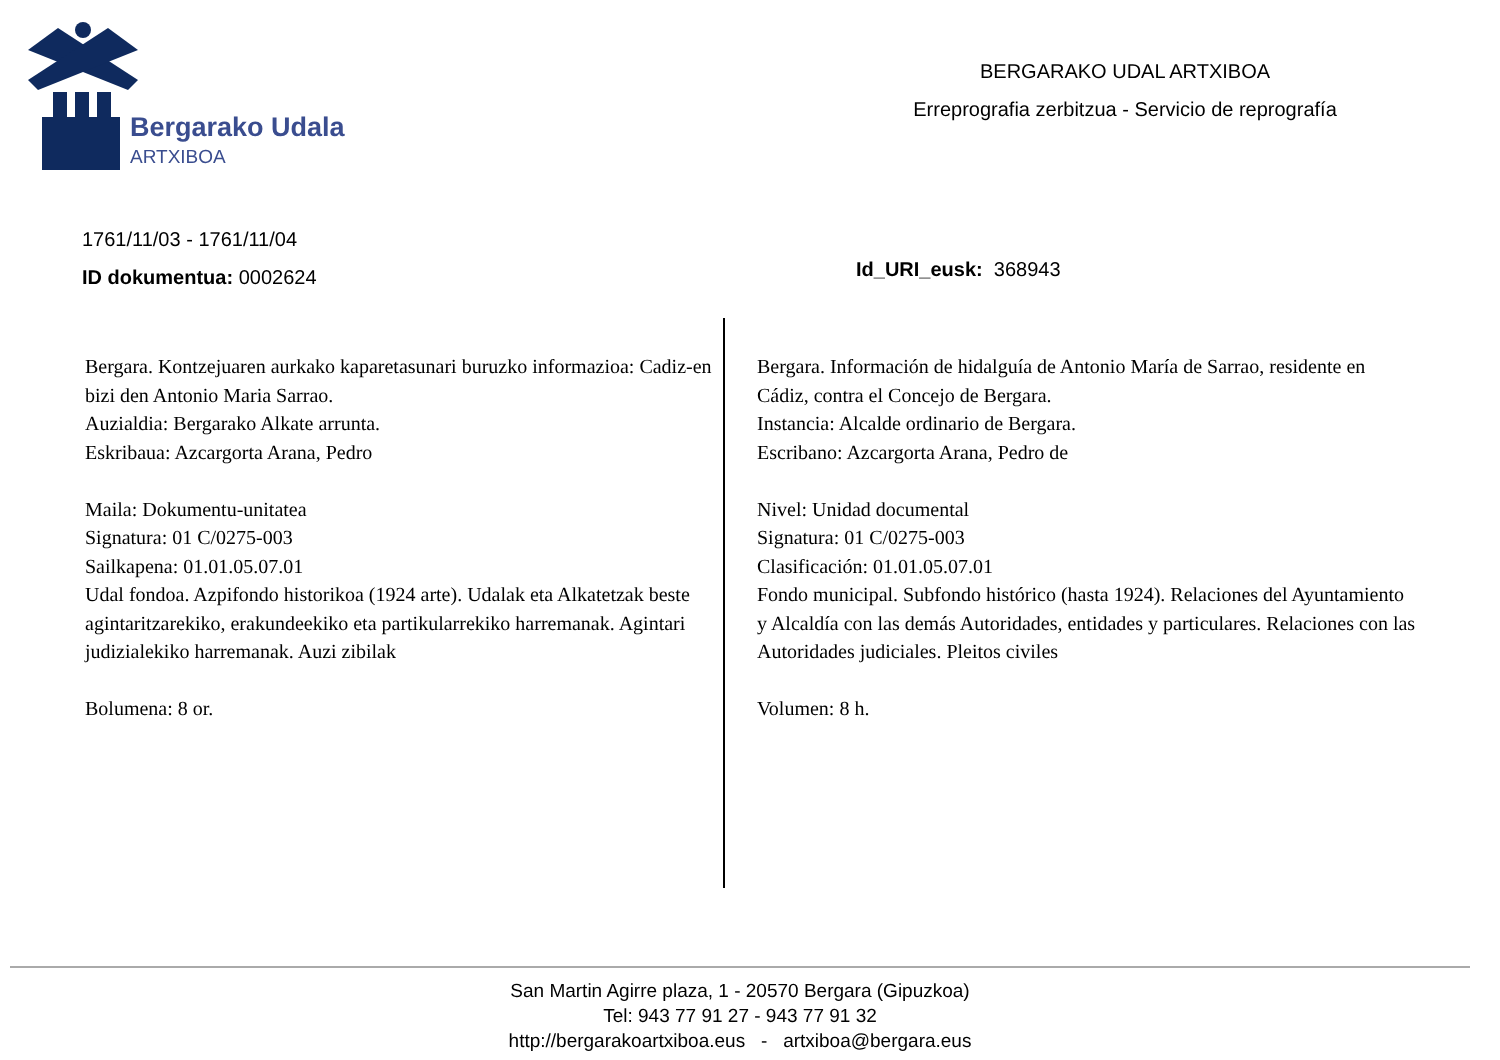Bergarako Udala
ARTXIBOA
BERGARAKO UDAL ARTXIBOA
Erreprografia zerbitzua - Servicio de reprografía
1761/11/03 - 1761/11/04
ID dokumentua: 0002624
Id_URI_eusk: 368943
Bergara. Kontzejuaren aurkako kaparetasunari buruzko informazioa: Cadiz-en bizi den Antonio Maria Sarrao.
Auzialdia: Bergarako Alkate arrunta.
Eskribaua: Azcargorta Arana, Pedro
Maila: Dokumentu-unitatea
Signatura: 01 C/0275-003
Sailkapena: 01.01.05.07.01
Udal fondoa. Azpifondo historikoa (1924 arte). Udalak eta Alkatetzak beste agintaritzarekiko, erakundeekiko eta partikularrekiko harremanak. Agintari judizialekiko harremanak. Auzi zibilak
Bolumena: 8 or.
Bergara. Información de hidalguía de Antonio María de Sarrao, residente en Cádiz, contra el Concejo de Bergara.
Instancia: Alcalde ordinario de Bergara.
Escribano: Azcargorta Arana, Pedro de
Nivel: Unidad documental
Signatura: 01 C/0275-003
Clasificación: 01.01.05.07.01
Fondo municipal. Subfondo histórico (hasta 1924). Relaciones del Ayuntamiento y Alcaldía con las demás Autoridades, entidades y particulares. Relaciones con las Autoridades judiciales. Pleitos civiles
Volumen: 8 h.
San Martin Agirre plaza, 1 - 20570 Bergara (Gipuzkoa)
Tel: 943 77 91 27 - 943 77 91 32
http://bergarakoartxiboa.eus - artxiboa@bergara.eus